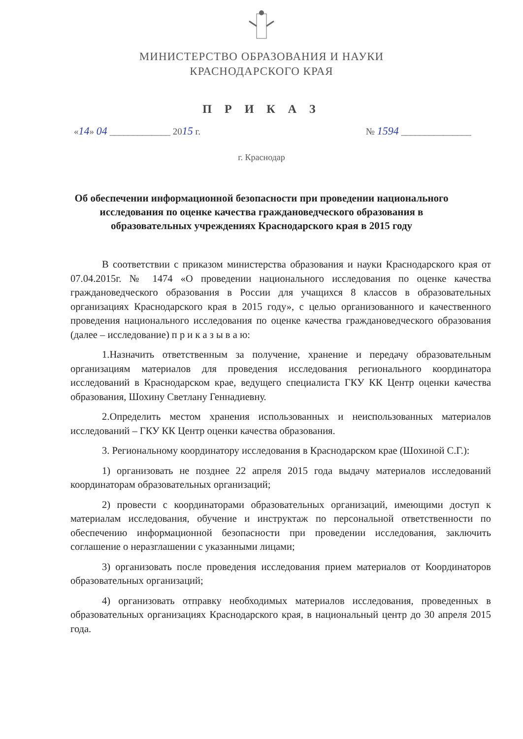МИНИСТЕРСТВО ОБРАЗОВАНИЯ И НАУКИ
КРАСНОДАРСКОГО КРАЯ
П Р И К А З
«14» 04 _____________ 2015 г. № 1594 _______________
г. Краснодар
Об обеспечении информационной безопасности при проведении национального исследования по оценке качества граждановедческого образования в образовательных учреждениях Краснодарского края в 2015 году
В соответствии с приказом министерства образования и науки Краснодарского края от 07.04.2015г. № 1474 «О проведении национального исследования по оценке качества граждановедческого образования в России для учащихся 8 классов в образовательных организациях Краснодарского края в 2015 году», с целью организованного и качественного проведения национального исследования по оценке качества граждановедческого образования (далее – исследование) п р и к а з ы в а ю:
1.Назначить ответственным за получение, хранение и передачу образовательным организациям материалов для проведения исследования регионального координатора исследований в Краснодарском крае, ведущего специалиста ГКУ КК Центр оценки качества образования, Шохину Светлану Геннадиевну.
2.Определить местом хранения использованных и неиспользованных материалов исследований – ГКУ КК Центр оценки качества образования.
3. Региональному координатору исследования в Краснодарском крае (Шохиной С.Г.):
1) организовать не позднее 22 апреля 2015 года выдачу материалов исследований координаторам образовательных организаций;
2) провести с координаторами образовательных организаций, имеющими доступ к материалам исследования, обучение и инструктаж по персональной ответственности по обеспечению информационной безопасности при проведении исследования, заключить соглашение о неразглашении с указанными лицами;
3) организовать после проведения исследования прием материалов от Координаторов образовательных организаций;
4) организовать отправку необходимых материалов исследования, проведенных в образовательных организациях Краснодарского края, в национальный центр до 30 апреля 2015 года.